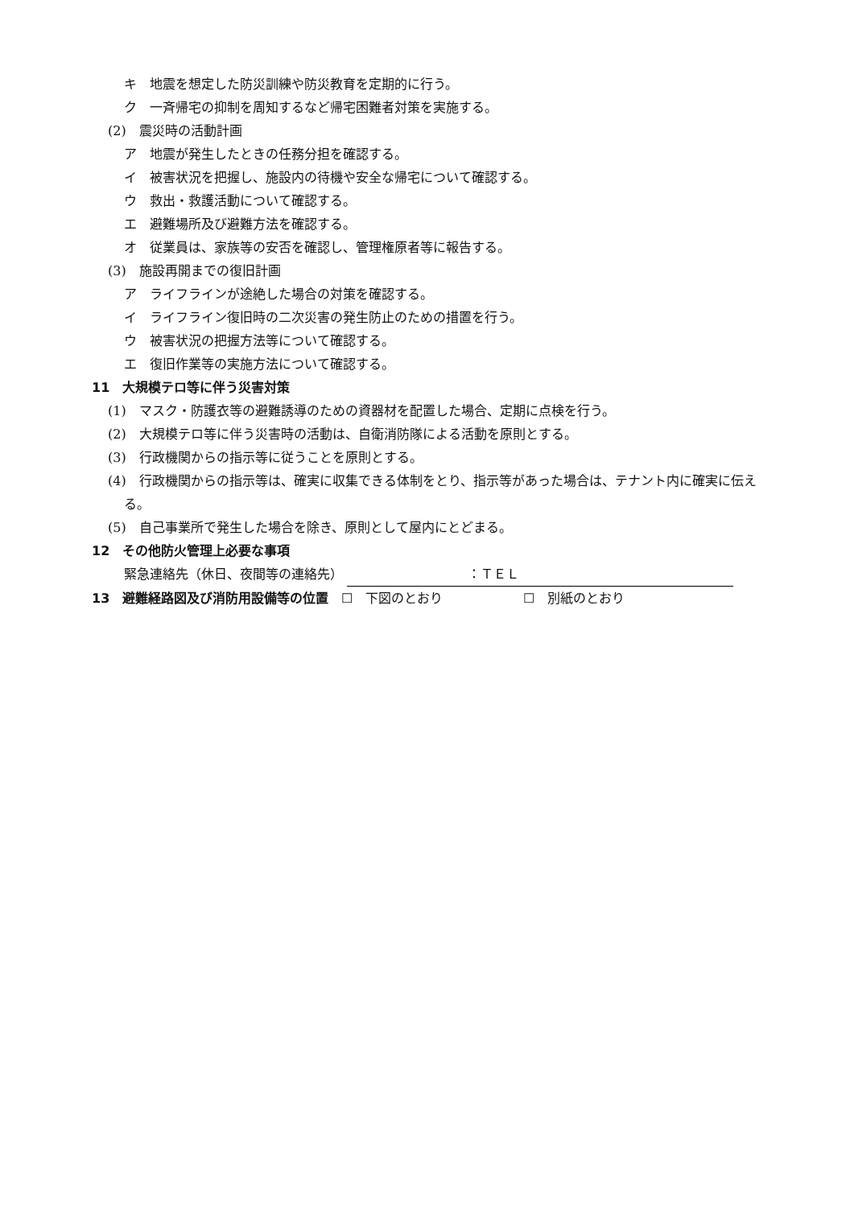キ　地震を想定した防災訓練や防災教育を定期的に行う。
ク　一斉帰宅の抑制を周知するなど帰宅困難者対策を実施する。
(2)　震災時の活動計画
ア　地震が発生したときの任務分担を確認する。
イ　被害状況を把握し、施設内の待機や安全な帰宅について確認する。
ウ　救出・救護活動について確認する。
エ　避難場所及び避難方法を確認する。
オ　従業員は、家族等の安否を確認し、管理権原者等に報告する。
(3)　施設再開までの復旧計画
ア　ライフラインが途絶した場合の対策を確認する。
イ　ライフライン復旧時の二次災害の発生防止のための措置を行う。
ウ　被害状況の把握方法等について確認する。
エ　復旧作業等の実施方法について確認する。
11　大規模テロ等に伴う災害対策
(1)　マスク・防護衣等の避難誘導のための資器材を配置した場合、定期に点検を行う。
(2)　大規模テロ等に伴う災害時の活動は、自衛消防隊による活動を原則とする。
(3)　行政機関からの指示等に従うことを原則とする。
(4)　行政機関からの指示等は、確実に収集できる体制をとり、指示等があった場合は、テナント内に確実に伝える。
(5)　自己事業所で発生した場合を除き、原則として屋内にとどまる。
12　その他防火管理上必要な事項
緊急連絡先（休日、夜間等の連絡先） ：ＴＥＬ
13　避難経路図及び消防用設備等の位置　☐　下図のとおり ☐　別紙のとおり